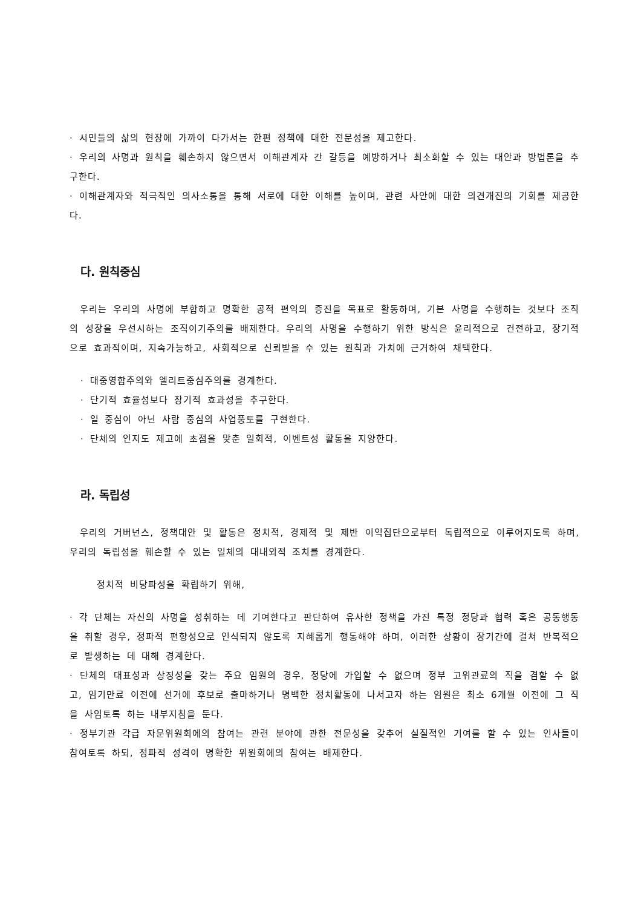· 시민들의 삶의 현장에 가까이 다가서는 한편 정책에 대한 전문성을 제고한다.
· 우리의 사명과 원칙을 훼손하지 않으면서 이해관계자 간 갈등을 예방하거나 최소화할 수 있는 대안과 방법론을 추구한다.
· 이해관계자와 적극적인 의사소통을 통해 서로에 대한 이해를 높이며, 관련 사안에 대한 의견개진의 기회를 제공한다.
다. 원칙중심
우리는 우리의 사명에 부합하고 명확한 공적 편익의 증진을 목표로 활동하며, 기본 사명을 수행하는 것보다 조직의 성장을 우선시하는 조직이기주의를 배제한다. 우리의 사명을 수행하기 위한 방식은 윤리적으로 건전하고, 장기적으로 효과적이며, 지속가능하고, 사회적으로 신뢰받을 수 있는 원칙과 가치에 근거하여 채택한다.
· 대중영합주의와 엘리트중심주의를 경계한다.
· 단기적 효율성보다 장기적 효과성을 추구한다.
· 일 중심이 아닌 사람 중심의 사업풍토를 구현한다.
· 단체의 인지도 제고에 초점을 맞춘 일회적, 이벤트성 활동을 지양한다.
라. 독립성
우리의 거버넌스, 정책대안 및 활동은 정치적, 경제적 및 제반 이익집단으로부터 독립적으로 이루어지도록 하며, 우리의 독립성을 훼손할 수 있는 일체의 대내외적 조치를 경계한다.
정치적 비당파성을 확립하기 위해,
· 각 단체는 자신의 사명을 성취하는 데 기여한다고 판단하여 유사한 정책을 가진 특정 정당과 협력 혹은 공동행동을 취할 경우, 정파적 편향성으로 인식되지 않도록 지혜롭게 행동해야 하며, 이러한 상황이 장기간에 걸쳐 반복적으로 발생하는 데 대해 경계한다.
· 단체의 대표성과 상징성을 갖는 주요 임원의 경우, 정당에 가입할 수 없으며 정부 고위관료의 직을 겸할 수 없고, 임기만료 이전에 선거에 후보로 출마하거나 명백한 정치활동에 나서고자 하는 임원은 최소 6개월 이전에 그 직을 사임토록 하는 내부지침을 둔다.
· 정부기관 각급 자문위원회에의 참여는 관련 분야에 관한 전문성을 갖추어 실질적인 기여를 할 수 있는 인사들이 참여토록 하되, 정파적 성격이 명확한 위원회에의 참여는 배제한다.